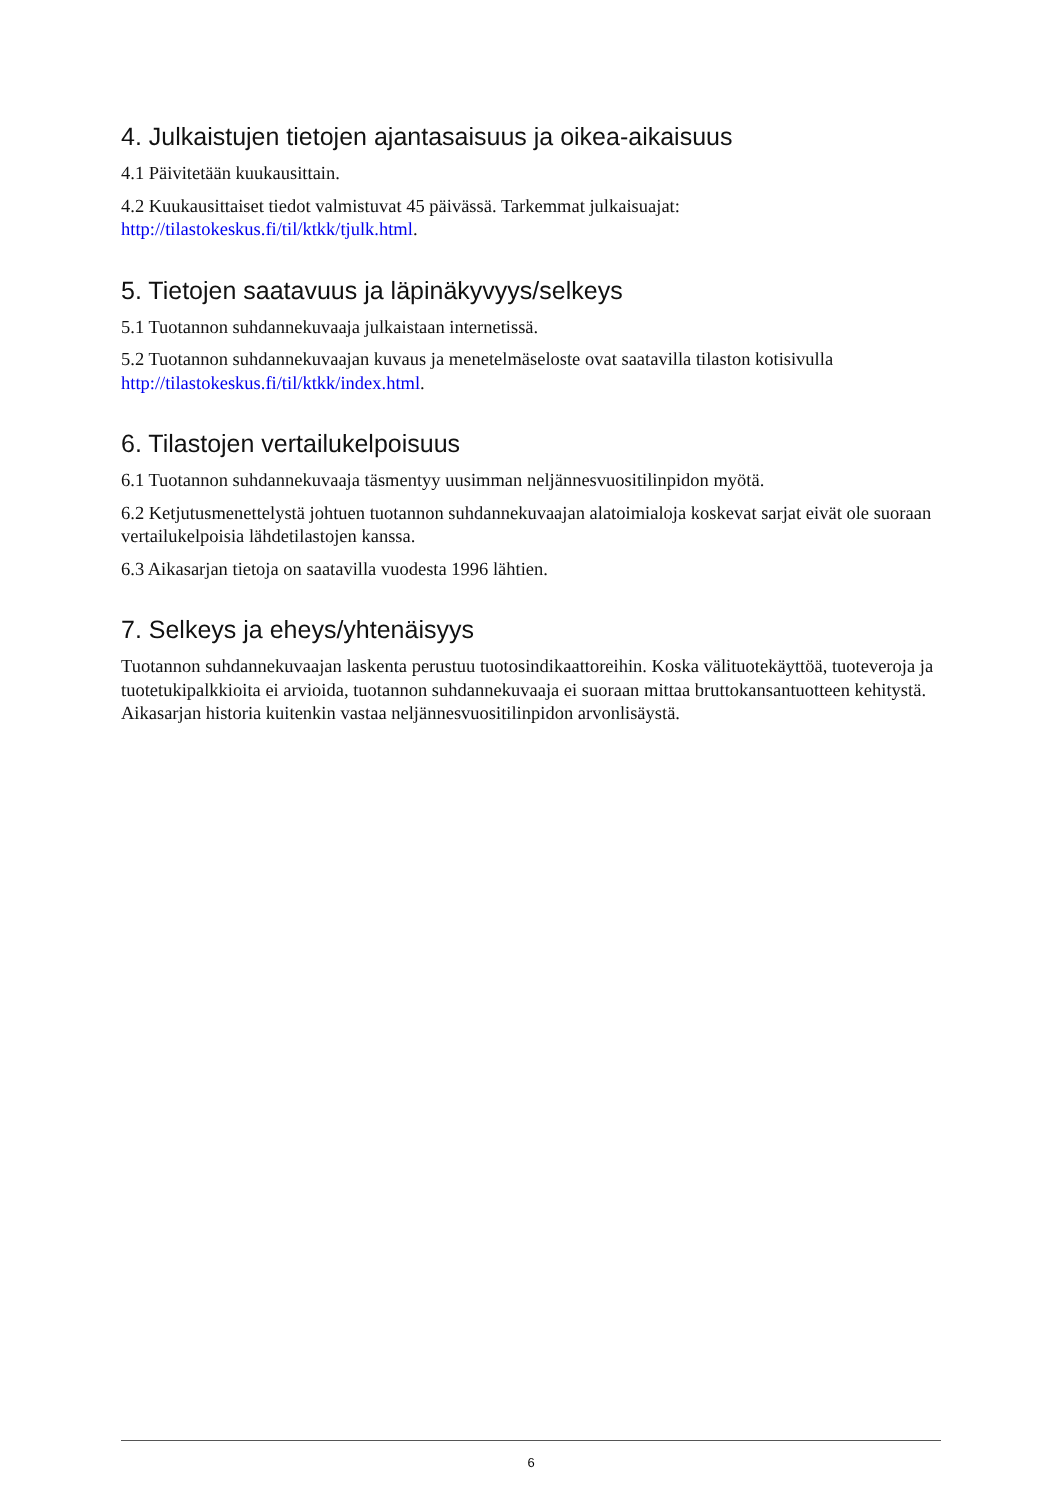4. Julkaistujen tietojen ajantasaisuus ja oikea-aikaisuus
4.1 Päivitetään kuukausittain.
4.2 Kuukausittaiset tiedot valmistuvat 45 päivässä. Tarkemmat julkaisuajat: http://tilastokeskus.fi/til/ktkk/tjulk.html.
5. Tietojen saatavuus ja läpinäkyvyys/selkeys
5.1 Tuotannon suhdannekuvaaja julkaistaan internetissä.
5.2 Tuotannon suhdannekuvaajan kuvaus ja menetelmäseloste ovat saatavilla tilaston kotisivulla http://tilastokeskus.fi/til/ktkk/index.html.
6. Tilastojen vertailukelpoisuus
6.1 Tuotannon suhdannekuvaaja täsmentyy uusimman neljännesvuositilinpidon myötä.
6.2 Ketjutusmenettelystä johtuen tuotannon suhdannekuvaajan alatoimialoja koskevat sarjat eivät ole suoraan vertailukelpoisia lähdetilastojen kanssa.
6.3 Aikasarjan tietoja on saatavilla vuodesta 1996 lähtien.
7. Selkeys ja eheys/yhtenäisyys
Tuotannon suhdannekuvaajan laskenta perustuu tuotosindikaattoreihin. Koska välituotekäyttöä, tuoteveroja ja tuotetukipalkkioita ei arvioida, tuotannon suhdannekuvaaja ei suoraan mittaa bruttokansantuotteen kehitystä. Aikasarjan historia kuitenkin vastaa neljännesvuositilinpidon arvonlisäystä.
6